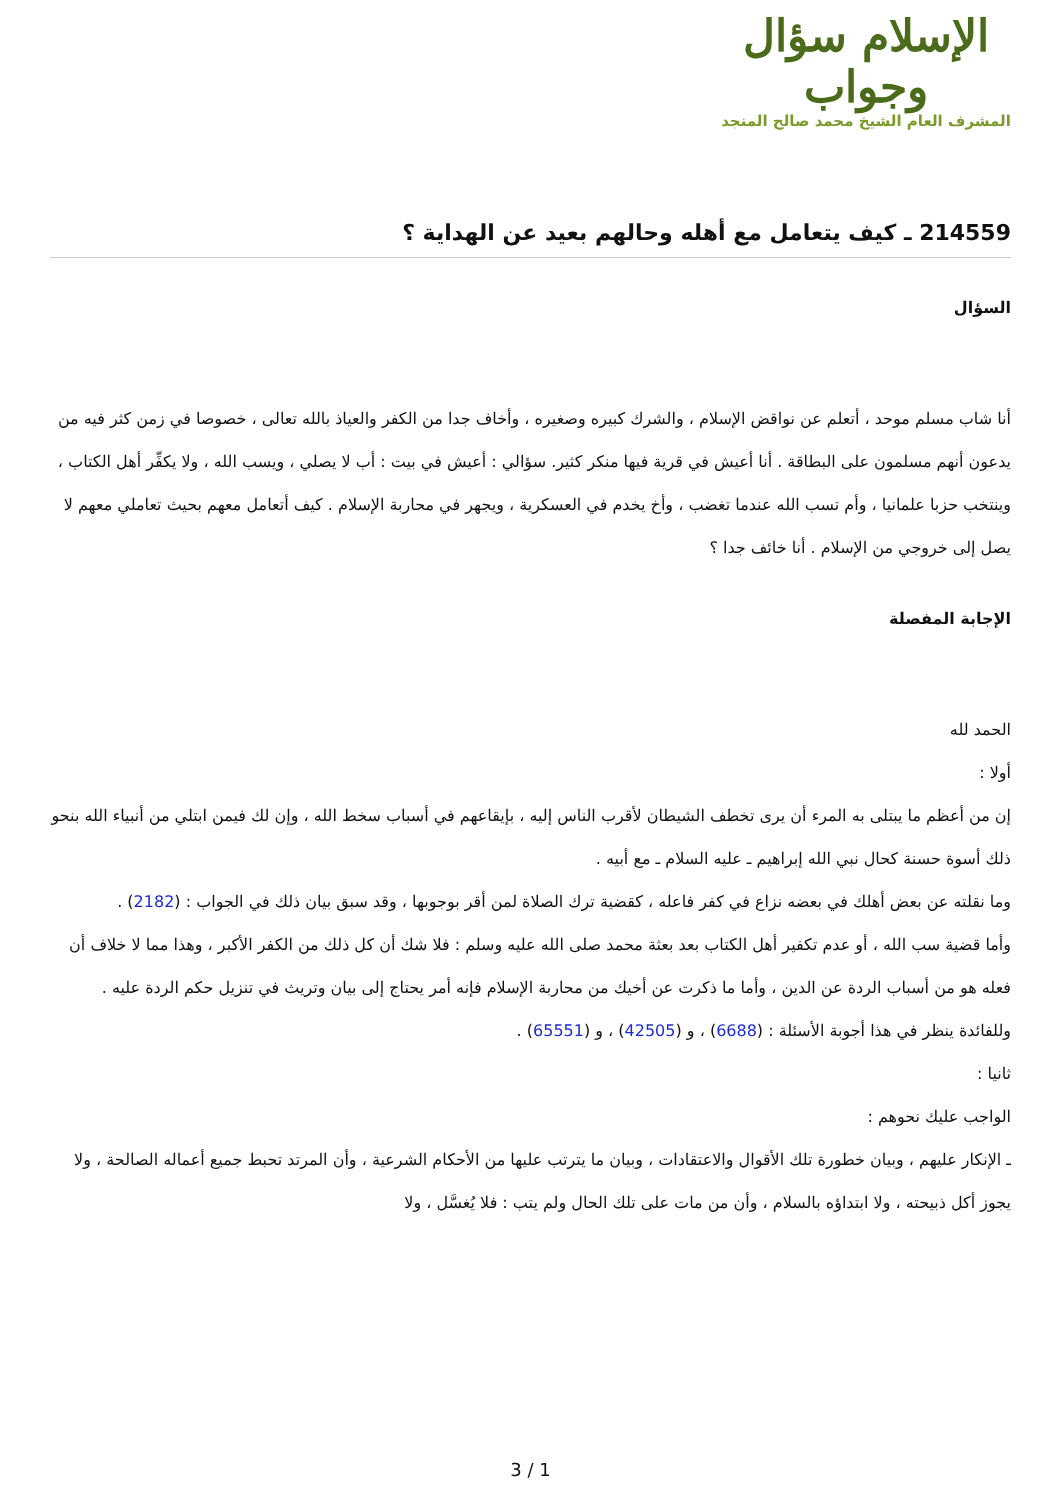الإسلام سؤال وجواب
المشرف العام الشيخ محمد صالح المنجد
214559 ـ كيف يتعامل مع أهله وحالهم بعيد عن الهداية ؟
السؤال
أنا شاب مسلم موحد ، أتعلم عن نواقض الإسلام ، والشرك كبيره وصغيره ، وأخاف جدا من الكفر والعياذ بالله تعالى ، خصوصا في زمن كثر فيه من يدعون أنهم مسلمون على البطاقة . أنا أعيش في قرية فيها منكر كثير. سؤالي : أعيش في بيت : أب لا يصلي ، ويسب الله ، ولا يكفِّر أهل الكتاب ، وينتخب حزبا علمانيا ، وأم تسب الله عندما تغضب ، وأخ يخدم في العسكرية ، ويجهر في محاربة الإسلام . كيف أتعامل معهم بحيث تعاملي معهم لا يصل إلى خروجي من الإسلام . أنا خائف جدا ؟
الإجابة المفصلة
الحمد لله
أولا :
إن من أعظم ما يبتلى به المرء أن يرى تخطف الشيطان لأقرب الناس إليه ، بإيقاعهم في أسباب سخط الله ، وإن لك فيمن ابتلي من أنبياء الله بنحو ذلك أسوة حسنة كحال نبي الله إبراهيم ـ عليه السلام ـ مع أبيه .
وما نقلته عن بعض أهلك في بعضه نزاع في كفر فاعله ، كقضية ترك الصلاة لمن أقر بوجوبها ، وقد سبق بيان ذلك في الجواب : (2182) .
وأما قضية سب الله ، أو عدم تكفير أهل الكتاب بعد بعثة محمد صلى الله عليه وسلم : فلا شك أن كل ذلك من الكفر الأكبر ، وهذا مما لا خلاف أن فعله هو من أسباب الردة عن الدين ، وأما ما ذكرت عن أخيك من محاربة الإسلام فإنه أمر يحتاج إلى بيان وتريث في تنزيل حكم الردة عليه .
وللفائدة ينظر في هذا أجوبة الأسئلة : (6688) ، و (42505) ، و (65551) .
ثانيا :
الواجب عليك نحوهم :
ـ الإنكار عليهم ، وبيان خطورة تلك الأقوال والاعتقادات ، وبيان ما يترتب عليها من الأحكام الشرعية ، وأن المرتد تحبط جميع أعماله الصالحة ، ولا يجوز أكل ذبيحته ، ولا ابتداؤه بالسلام ، وأن من مات على تلك الحال ولم يتب : فلا يُغسَّل ، ولا
3 / 1